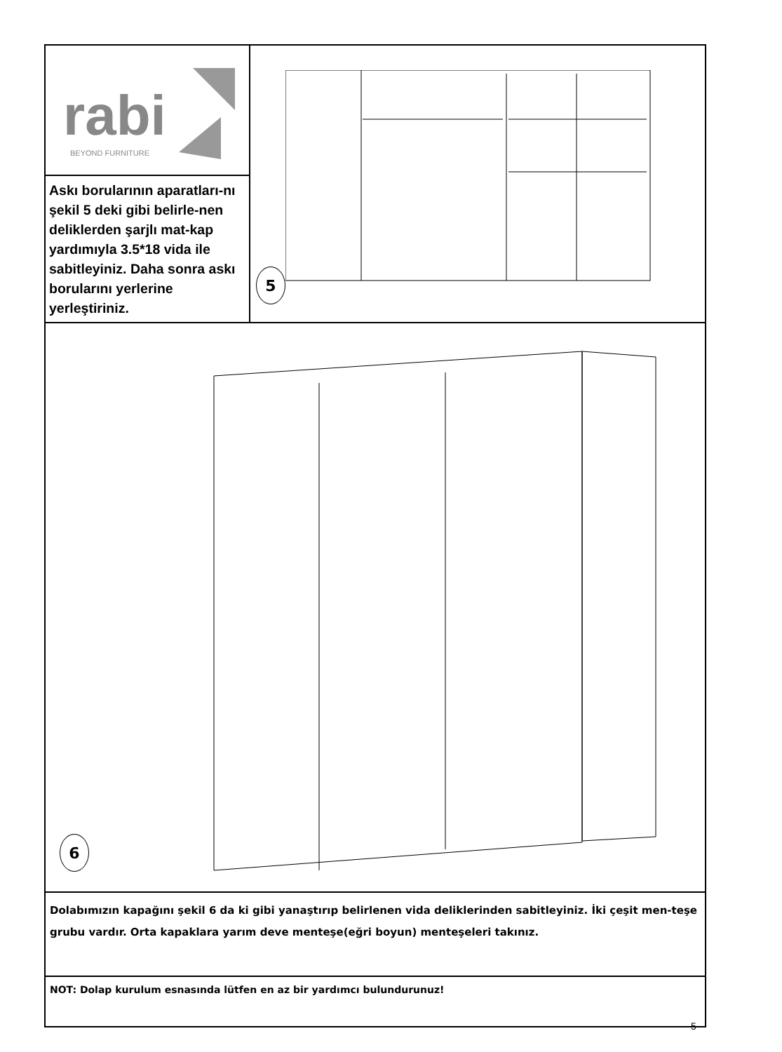rabi
BEYOND FURNITURE
Askı borularının aparatları-nı şekil 5 deki gibi belirle-nen deliklerden şarjlı mat-kap yardımıyla 3.5*18 vida ile sabitleyiniz. Daha sonra askı borularını yerlerine yerleştiriniz.
5
6
Dolabımızın kapağını şekil 6 da ki gibi yanaştırıp belirlenen vida deliklerinden sabitleyiniz. İki çeşit men-teşe grubu vardır. Orta kapaklara yarım deve menteşe(eğri boyun) menteşeleri takınız.
NOT: Dolap kurulum esnasında lütfen en az bir yardımcı bulundurunuz!
5